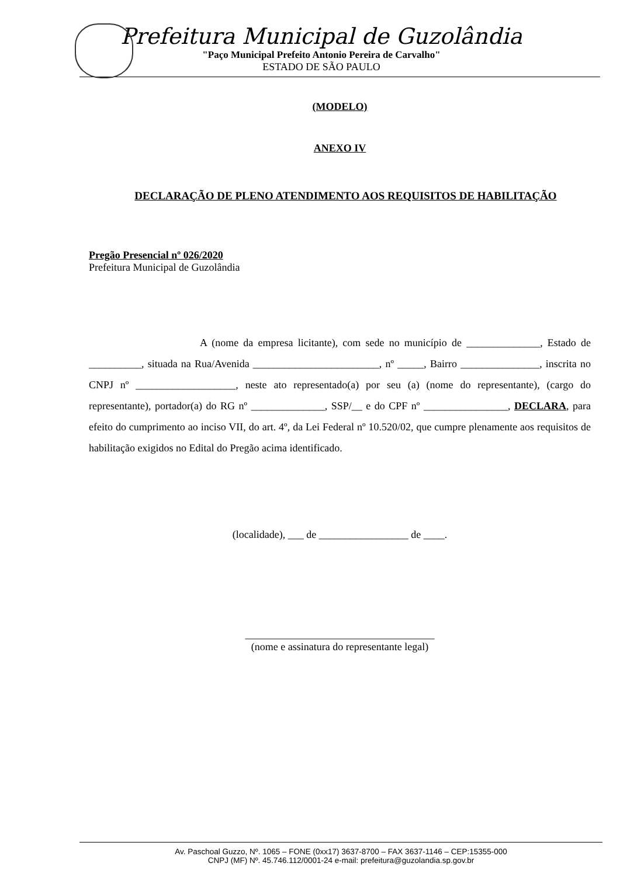Prefeitura Municipal de Guzolândia
"Paço Municipal Prefeito Antonio Pereira de Carvalho"
ESTADO DE SÃO PAULO
(MODELO)
ANEXO IV
DECLARAÇÃO DE PLENO ATENDIMENTO AOS REQUISITOS DE HABILITAÇÃO
Pregão Presencial nº 026/2020
Prefeitura Municipal de Guzolândia
A (nome da empresa licitante), com sede no município de ______________, Estado de __________, situada na Rua/Avenida ________________________, nº _____, Bairro _______________, inscrita no CNPJ nº ___________________, neste ato representado(a) por seu (a) (nome do representante), (cargo do representante), portador(a) do RG nº ______________, SSP/__ e do CPF nº ________________, DECLARA, para efeito do cumprimento ao inciso VII, do art. 4º, da Lei Federal nº 10.520/02, que cumpre plenamente aos requisitos de habilitação exigidos no Edital do Pregão acima identificado.
(localidade), ___ de _________________ de ____.
____________________________________
(nome e assinatura do representante legal)
Av. Paschoal Guzzo, Nº. 1065 – FONE (0xx17) 3637-8700 – FAX 3637-1146 – CEP:15355-000
CNPJ (MF) Nº. 45.746.112/0001-24 e-mail: prefeitura@guzolandia.sp.gov.br